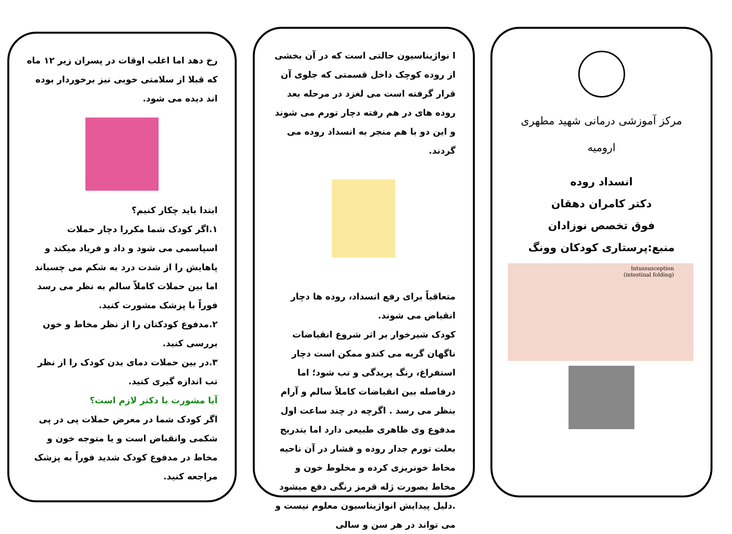مرکز آموزشی درمانی شهید مطهری
ارومیه
انسداد روده
دکتر کامران دهقان
فوق تخصص نوزادان
منبع:پرستاری کودکان وونگ
Intussusception
(intestinal folding)
ا نواژیناسیون حالتی است که در آن بخشی از روده کوچک داخل قسمتی که جلوی آن قرار گرفته است می لغزد در مرحله بعد روده های در هم رفته دچار تورم می شوند و این دو با هم منجر به انسداد روده می گردند.
متعاقباً برای رفع انسداد، روده ها دچار انقباض می شوند.
کودک شیرخوار بر اثر شروع انقباضات ناگهان گریه می کندو ممکن است دچار استفراغ، رنگ پریدگی و تب شود؛ اما درفاصله بین انقباضات کاملاً سالم و آرام بنظر می رسد . اگرچه در چند ساعت اول مدفوع وی ظاهری طبیعی دارد اما بتدریج بعلت تورم جدار روده و فشار در آن ناحیه مخاط خونریزی کرده و مخلوط خون و مخاط بصورت ژله قرمز رنگی دفع میشود .دلیل پیدایش انواژیناسیون معلوم نیست و می تواند در هر سن و سالی
رخ دهد اما اغلب اوقات در پسران زیر ۱۲ ماه که قبلا از سلامتی خوبی نیز برخوردار بوده اند دیده می شود.
ابتدا باید چکار کنیم؟
۱.اگر کودک شما مکررا دچار حملات اسپاسمی می شود و داد و فریاد میکند و پاهایش را از شدت درد به شکم می چسباند اما بین حملات کاملاّ سالم به نظر می رسد فوراً با پزشک مشورت کنید.
۲.مدفوع کودکتان را از نظر مخاط و خون بررسی کنید.
۳.در بین حملات دمای بدن کودک را از نظر تب اندازه گیری کنید.
آیا مشورت با دکتر لازم است؟
اگر کودک شما در معرض حملات پی در پی شکمی وانقباض است و یا متوجه خون و مخاط در مدفوع کودک شدید فوراً به پزشک مراجعه کنید.